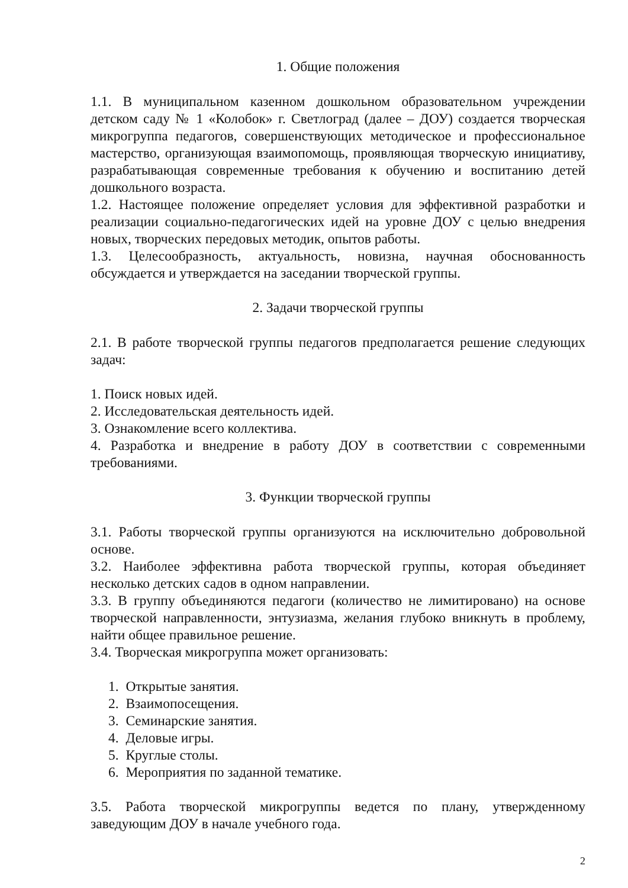1. Общие положения
1.1. В муниципальном казенном дошкольном образовательном учреждении детском саду № 1 «Колобок» г. Светлоград (далее – ДОУ) создается творческая микрогруппа педагогов, совершенствующих методическое и профессиональное мастерство, организующая взаимопомощь, проявляющая творческую инициативу, разрабатывающая современные требования к обучению и воспитанию детей дошкольного возраста.
1.2. Настоящее положение определяет условия для эффективной разработки и реализации социально-педагогических идей на уровне ДОУ с целью внедрения новых, творческих передовых методик, опытов работы.
1.3. Целесообразность, актуальность, новизна, научная обоснованность обсуждается и утверждается на заседании творческой группы.
2. Задачи творческой группы
2.1. В работе творческой группы педагогов предполагается решение следующих задач:
1. Поиск новых идей.
2. Исследовательская деятельность идей.
3. Ознакомление всего коллектива.
4. Разработка и внедрение в работу ДОУ в соответствии с современными требованиями.
3. Функции творческой группы
3.1. Работы творческой группы организуются на исключительно добровольной основе.
3.2. Наиболее эффективна работа творческой группы, которая объединяет несколько детских садов в одном направлении.
3.3. В группу объединяются педагоги (количество не лимитировано) на основе творческой направленности, энтузиазма, желания глубоко вникнуть в проблему, найти общее правильное решение.
3.4. Творческая микрогруппа может организовать:
1. Открытые занятия.
2. Взаимопосещения.
3. Семинарские занятия.
4. Деловые игры.
5. Круглые столы.
6. Мероприятия по заданной тематике.
3.5. Работа творческой микрогруппы ведется по плану, утвержденному заведующим ДОУ в начале учебного года.
2